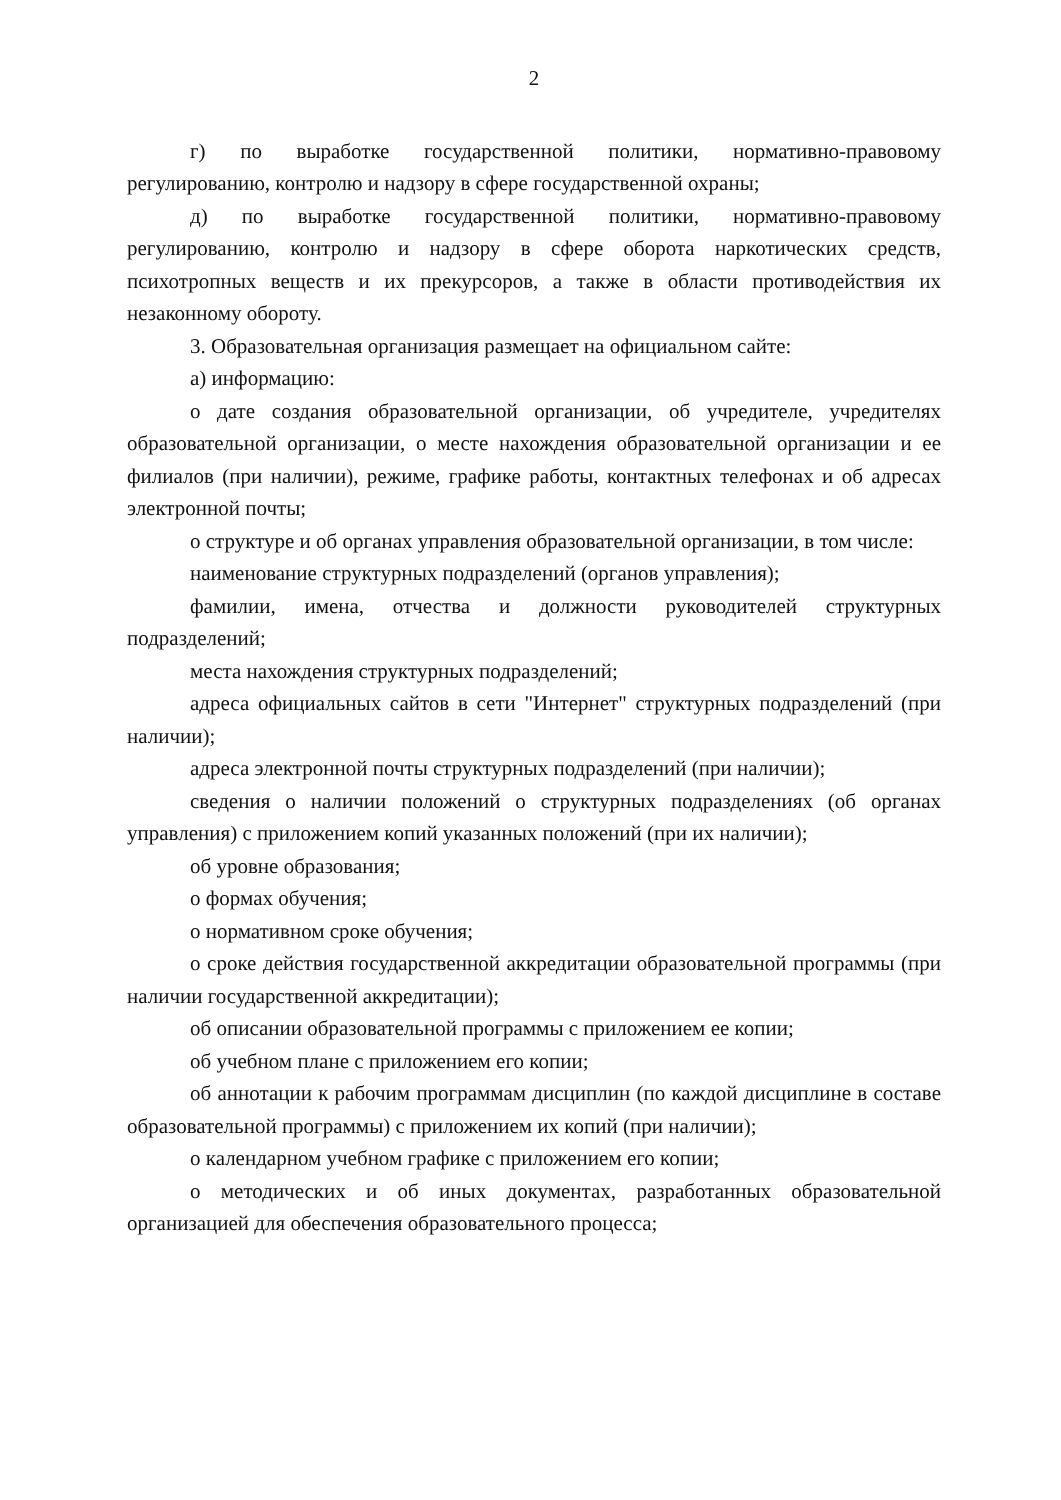2
г) по выработке государственной политики, нормативно-правовому регулированию, контролю и надзору в сфере государственной охраны;
д) по выработке государственной политики, нормативно-правовому регулированию, контролю и надзору в сфере оборота наркотических средств, психотропных веществ и их прекурсоров, а также в области противодействия их незаконному обороту.
3. Образовательная организация размещает на официальном сайте:
а) информацию:
о дате создания образовательной организации, об учредителе, учредителях образовательной организации, о месте нахождения образовательной организации и ее филиалов (при наличии), режиме, графике работы, контактных телефонах и об адресах электронной почты;
о структуре и об органах управления образовательной организации, в том числе:
наименование структурных подразделений (органов управления);
фамилии, имена, отчества и должности руководителей структурных подразделений;
места нахождения структурных подразделений;
адреса официальных сайтов в сети "Интернет" структурных подразделений (при наличии);
адреса электронной почты структурных подразделений (при наличии);
сведения о наличии положений о структурных подразделениях (об органах управления) с приложением копий указанных положений (при их наличии);
об уровне образования;
о формах обучения;
о нормативном сроке обучения;
о сроке действия государственной аккредитации образовательной программы (при наличии государственной аккредитации);
об описании образовательной программы с приложением ее копии;
об учебном плане с приложением его копии;
об аннотации к рабочим программам дисциплин (по каждой дисциплине в составе образовательной программы) с приложением их копий (при наличии);
о календарном учебном графике с приложением его копии;
о методических и об иных документах, разработанных образовательной организацией для обеспечения образовательного процесса;